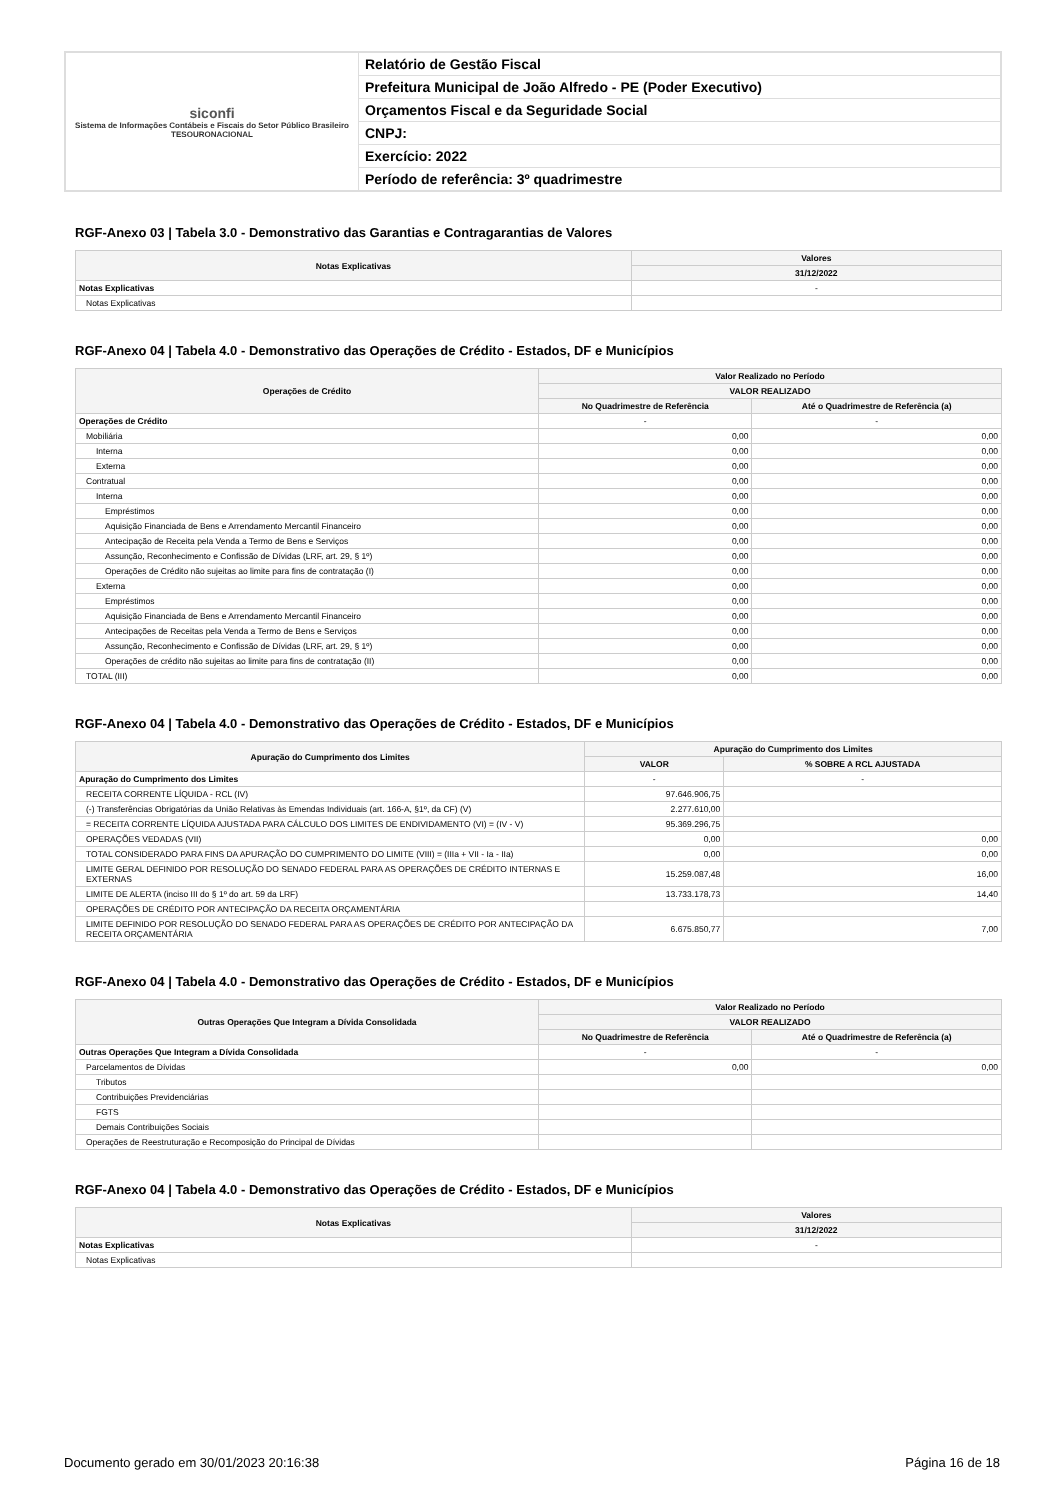| siconfi Sistema de Informações Contábeis e Fiscais do Setor Público Brasileiro TESOURONACIONAL | Relatório de Gestão Fiscal |
| | Prefeitura Municipal de João Alfredo - PE (Poder Executivo) |
| | Orçamentos Fiscal e da Seguridade Social |
| | CNPJ: |
| | Exercício: 2022 |
| | Período de referência: 3º quadrimestre |
RGF-Anexo 03 | Tabela 3.0 - Demonstrativo das Garantias e Contragarantias de Valores
| Notas Explicativas | Valores |
| --- | --- |
| | 31/12/2022 |
| Notas Explicativas | - |
| Notas Explicativas | |
RGF-Anexo 04 | Tabela 4.0 - Demonstrativo das Operações de Crédito - Estados, DF e Municípios
| Operações de Crédito | Valor Realizado no Período | |
| --- | --- | --- |
| | VALOR REALIZADO | |
| | No Quadrimestre de Referência | Até o Quadrimestre de Referência (a) |
| Operações de Crédito | - | - |
| Mobiliária | 0,00 | 0,00 |
| Interna | 0,00 | 0,00 |
| Externa | 0,00 | 0,00 |
| Contratual | 0,00 | 0,00 |
| Interna | 0,00 | 0,00 |
| Empréstimos | 0,00 | 0,00 |
| Aquisição Financiada de Bens e Arrendamento Mercantil Financeiro | 0,00 | 0,00 |
| Antecipação de Receita pela Venda a Termo de Bens e Serviços | 0,00 | 0,00 |
| Assunção, Reconhecimento e Confissão de Dívidas (LRF, art. 29, § 1º) | 0,00 | 0,00 |
| Operações de Crédito não sujeitas ao limite para fins de contratação (I) | 0,00 | 0,00 |
| Externa | 0,00 | 0,00 |
| Empréstimos | 0,00 | 0,00 |
| Aquisição Financiada de Bens e Arrendamento Mercantil Financeiro | 0,00 | 0,00 |
| Antecipações de Receitas pela Venda a Termo de Bens e Serviços | 0,00 | 0,00 |
| Assunção, Reconhecimento e Confissão de Dívidas (LRF, art. 29, § 1º) | 0,00 | 0,00 |
| Operações de crédito não sujeitas ao limite para fins de contratação (II) | 0,00 | 0,00 |
| TOTAL (III) | 0,00 | 0,00 |
RGF-Anexo 04 | Tabela 4.0 - Demonstrativo das Operações de Crédito - Estados, DF e Municípios
| Apuração do Cumprimento dos Limites | Apuração do Cumprimento dos Limites | |
| --- | --- | --- |
| | VALOR | % SOBRE A RCL AJUSTADA |
| Apuração do Cumprimento dos Limites | - | - |
| RECEITA CORRENTE LÍQUIDA - RCL (IV) | 97.646.906,75 | |
| (-) Transferências Obrigatórias da União Relativas às Emendas Individuais (art. 166-A, §1º, da CF) (V) | 2.277.610,00 | |
| = RECEITA CORRENTE LÍQUIDA AJUSTADA PARA CÁLCULO DOS LIMITES DE ENDIVIDAMENTO (VI) = (IV - V) | 95.369.296,75 | |
| OPERAÇÕES VEDADAS (VII) | 0,00 | 0,00 |
| TOTAL CONSIDERADO PARA FINS DA APURAÇÃO DO CUMPRIMENTO DO LIMITE (VIII) = (IIIa + VII - Ia - IIa) | 0,00 | 0,00 |
| LIMITE GERAL DEFINIDO POR RESOLUÇÃO DO SENADO FEDERAL PARA AS OPERAÇÕES DE CRÉDITO INTERNAS E EXTERNAS | 15.259.087,48 | 16,00 |
| LIMITE DE ALERTA (inciso III do § 1º do art. 59 da LRF) | 13.733.178,73 | 14,40 |
| OPERAÇÕES DE CRÉDITO POR ANTECIPAÇÃO DA RECEITA ORÇAMENTÁRIA | | |
| LIMITE DEFINIDO POR RESOLUÇÃO DO SENADO FEDERAL PARA AS OPERAÇÕES DE CRÉDITO POR ANTECIPAÇÃO DA RECEITA ORÇAMENTÁRIA | 6.675.850,77 | 7,00 |
RGF-Anexo 04 | Tabela 4.0 - Demonstrativo das Operações de Crédito - Estados, DF e Municípios
| Outras Operações Que Integram a Dívida Consolidada | Valor Realizado no Período | |
| --- | --- | --- |
| | VALOR REALIZADO | |
| | No Quadrimestre de Referência | Até o Quadrimestre de Referência (a) |
| Outras Operações Que Integram a Dívida Consolidada | - | - |
| Parcelamentos de Dívidas | 0,00 | 0,00 |
| Tributos | | |
| Contribuições Previdenciárias | | |
| FGTS | | |
| Demais Contribuições Sociais | | |
| Operações de Reestruturação e Recomposição do Principal de Dívidas | | |
RGF-Anexo 04 | Tabela 4.0 - Demonstrativo das Operações de Crédito - Estados, DF e Municípios
| Notas Explicativas | Valores |
| --- | --- |
| | 31/12/2022 |
| Notas Explicativas | - |
| Notas Explicativas | |
Documento gerado em 30/01/2023 20:16:38 Página 16 de 18